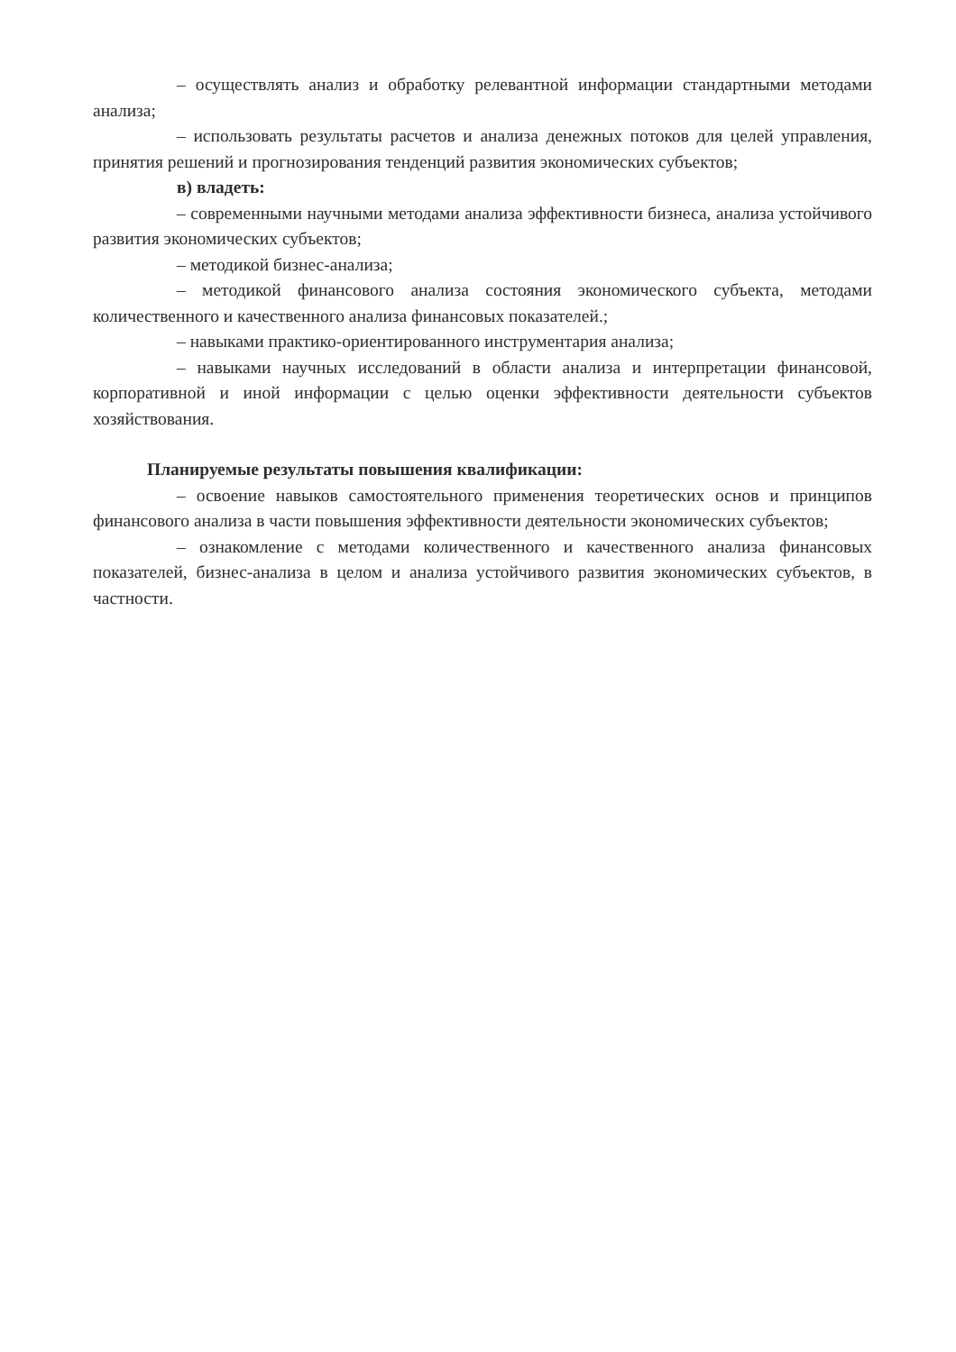– осуществлять анализ и обработку релевантной информации стандартными методами анализа;
– использовать результаты расчетов и анализа денежных потоков для целей управления, принятия решений и прогнозирования тенденций развития экономических субъектов;
в) владеть:
– современными научными методами анализа эффективности бизнеса, анализа устойчивого развития экономических субъектов;
– методикой бизнес-анализа;
– методикой финансового анализа состояния экономического субъекта, методами количественного и качественного анализа финансовых показателей.;
– навыками практико-ориентированного инструментария анализа;
– навыками научных исследований в области анализа и интерпретации финансовой, корпоративной и иной информации с целью оценки эффективности деятельности субъектов хозяйствования.
Планируемые результаты повышения квалификации:
– освоение навыков самостоятельного применения теоретических основ и принципов финансового анализа в части повышения эффективности деятельности экономических субъектов;
– ознакомление с методами количественного и качественного анализа финансовых показателей, бизнес-анализа в целом и анализа устойчивого развития экономических субъектов, в частности.